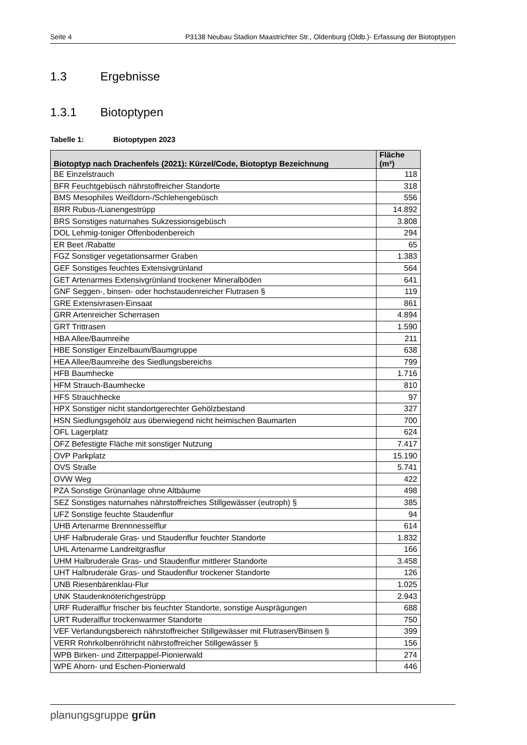Seite 4 P3138 Neubau Stadion Maastrichter Str., Oldenburg (Oldb.)- Erfassung der Biotoptypen
1.3 Ergebnisse
1.3.1 Biotoptypen
Tabelle 1: Biotoptypen 2023
| Biotoptyp nach Drachenfels (2021): Kürzel/Code, Biotoptyp Bezeichnung | Fläche (m²) |
| --- | --- |
| BE Einzelstrauch | 118 |
| BFR Feuchtgebüsch nährstoffreicher Standorte | 318 |
| BMS Mesophiles Weißdorn-/Schlehengebüsch | 556 |
| BRR Rubus-/Lianengestrüpp | 14.892 |
| BRS Sonstiges naturnahes Sukzessionsgebüsch | 3.808 |
| DOL Lehmig-toniger Offenbodenbereich | 294 |
| ER Beet /Rabatte | 65 |
| FGZ Sonstiger vegetationsarmer Graben | 1.383 |
| GEF Sonstiges feuchtes Extensivgrünland | 564 |
| GET Artenarmes Extensivgrünland trockener Mineralböden | 641 |
| GNF Seggen-, binsen- oder hochstaudenreicher Flutrasen § | 119 |
| GRE Extensivrasen-Einsaat | 861 |
| GRR Artenreicher Scherrasen | 4.894 |
| GRT Trittrasen | 1.590 |
| HBA Allee/Baumreihe | 211 |
| HBE Sonstiger Einzelbaum/Baumgruppe | 638 |
| HEA Allee/Baumreihe des Siedlungsbereichs | 799 |
| HFB Baumhecke | 1.716 |
| HFM Strauch-Baumhecke | 810 |
| HFS Strauchhecke | 97 |
| HPX Sonstiger nicht standortgerechter Gehölzbestand | 327 |
| HSN Siedlungsgehölz aus überwiegend nicht heimischen Baumarten | 700 |
| OFL Lagerplatz | 624 |
| OFZ Befestigte Fläche mit sonstiger Nutzung | 7.417 |
| OVP Parkplatz | 15.190 |
| OVS Straße | 5.741 |
| OVW Weg | 422 |
| PZA Sonstige Grünanlage ohne Altbäume | 498 |
| SEZ Sonstiges naturnahes nährstoffreiches Stillgewässer (eutroph) § | 385 |
| UFZ Sonstige feuchte Staudenflur | 94 |
| UHB Artenarme Brennnesselflur | 614 |
| UHF Halbruderale Gras- und Staudenflur feuchter Standorte | 1.832 |
| UHL Artenarme Landreitgrasflur | 166 |
| UHM Halbruderale Gras- und Staudenflur mittlerer Standorte | 3.458 |
| UHT Halbruderale Gras- und Staudenflur trockener Standorte | 126 |
| UNB Riesenbärenklau-Flur | 1.025 |
| UNK Staudenknöterichgestrüpp | 2.943 |
| URF Ruderalflur frischer bis feuchter Standorte, sonstige Ausprägungen | 688 |
| URT Ruderalflur trockenwarmer Standorte | 750 |
| VEF Verlandungsbereich nährstoffreicher Stillgewässer mit Flutrasen/Binsen § | 399 |
| VERR Rohrkolbenröhricht nährstoffreicher Stillgewässer § | 156 |
| WPB Birken- und Zitterpappel-Pionierwald | 274 |
| WPE Ahorn- und Eschen-Pionierwald | 446 |
planungsgruppe grün